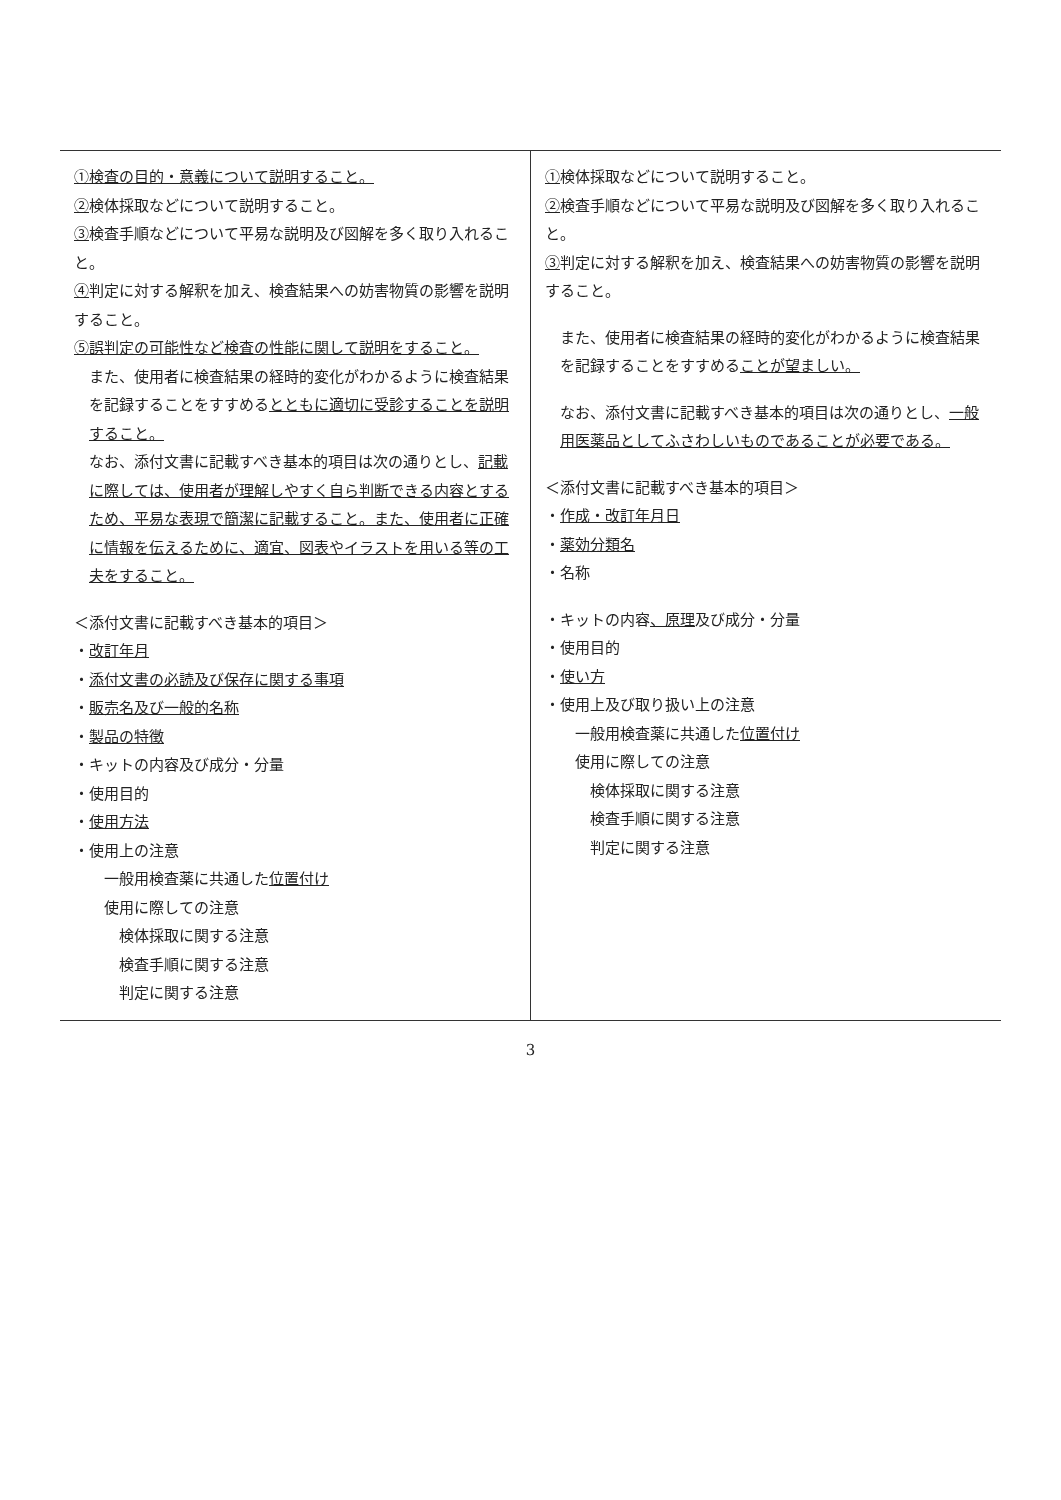| ①検査の目的・意義について説明すること。 ② 検体採取などについて説明すること。 ③ 検査手順などについて平易な説明及び図解を多く取り入れること。 ④ 判定に対する解釈を加え、検査結果への妨害物質の影響を説明すること。 ⑤誤判定の可能性など検査の性能に関して説明をすること。 また、使用者に検査結果の経時的変化がわかるように検査結果を記録することをすすめる とともに適切に受診することを説明すること。 なお、添付文書に記載すべき基本的項目は次の通りとし、 記載に際しては、使用者が理解しやすく自ら判断できる内容とするため、平易な表現で簡潔に記載すること。また、使用者に正確に情報を伝えるために、適宜、図表やイラストを用いる等の工夫をすること。 ＜添付文書に記載すべき基本的項目＞ ・ 改訂年月 ・ 添付文書の必読及び保存に関する事項 ・ 販売名及び一般的名称 ・ 製品の特徴 ・キットの内容及び成分・分量 ・使用目的 ・ 使用方法 ・使用上の注意 一般用検査薬に共通した 位置付け 使用に際しての注意 検体採取に関する注意 検査手順に関する注意 判定に関する注意 | ① 検体採取などについて説明すること。 ② 検査手順などについて平易な説明及び図解を多く取り入れること。 ③ 判定に対する解釈を加え、検査結果への妨害物質の影響を説明すること。 また、使用者に検査結果の経時的変化がわかるように検査結果を記録することをすすめる ことが望ましい。 なお、添付文書に記載すべき基本的項目は次の通りとし、 一般用医薬品としてふさわしいものであることが必要である。 ＜添付文書に記載すべき基本的項目＞ ・ 作成・改訂年月日 ・ 薬効分類名 ・名称 ・キットの内容 、原理 及び成分・分量 ・使用目的 ・ 使い方 ・使用上及び取り扱い上の注意 一般用検査薬に共通した 位置付け 使用に際しての注意 検体採取に関する注意 検査手順に関する注意 判定に関する注意 |
3